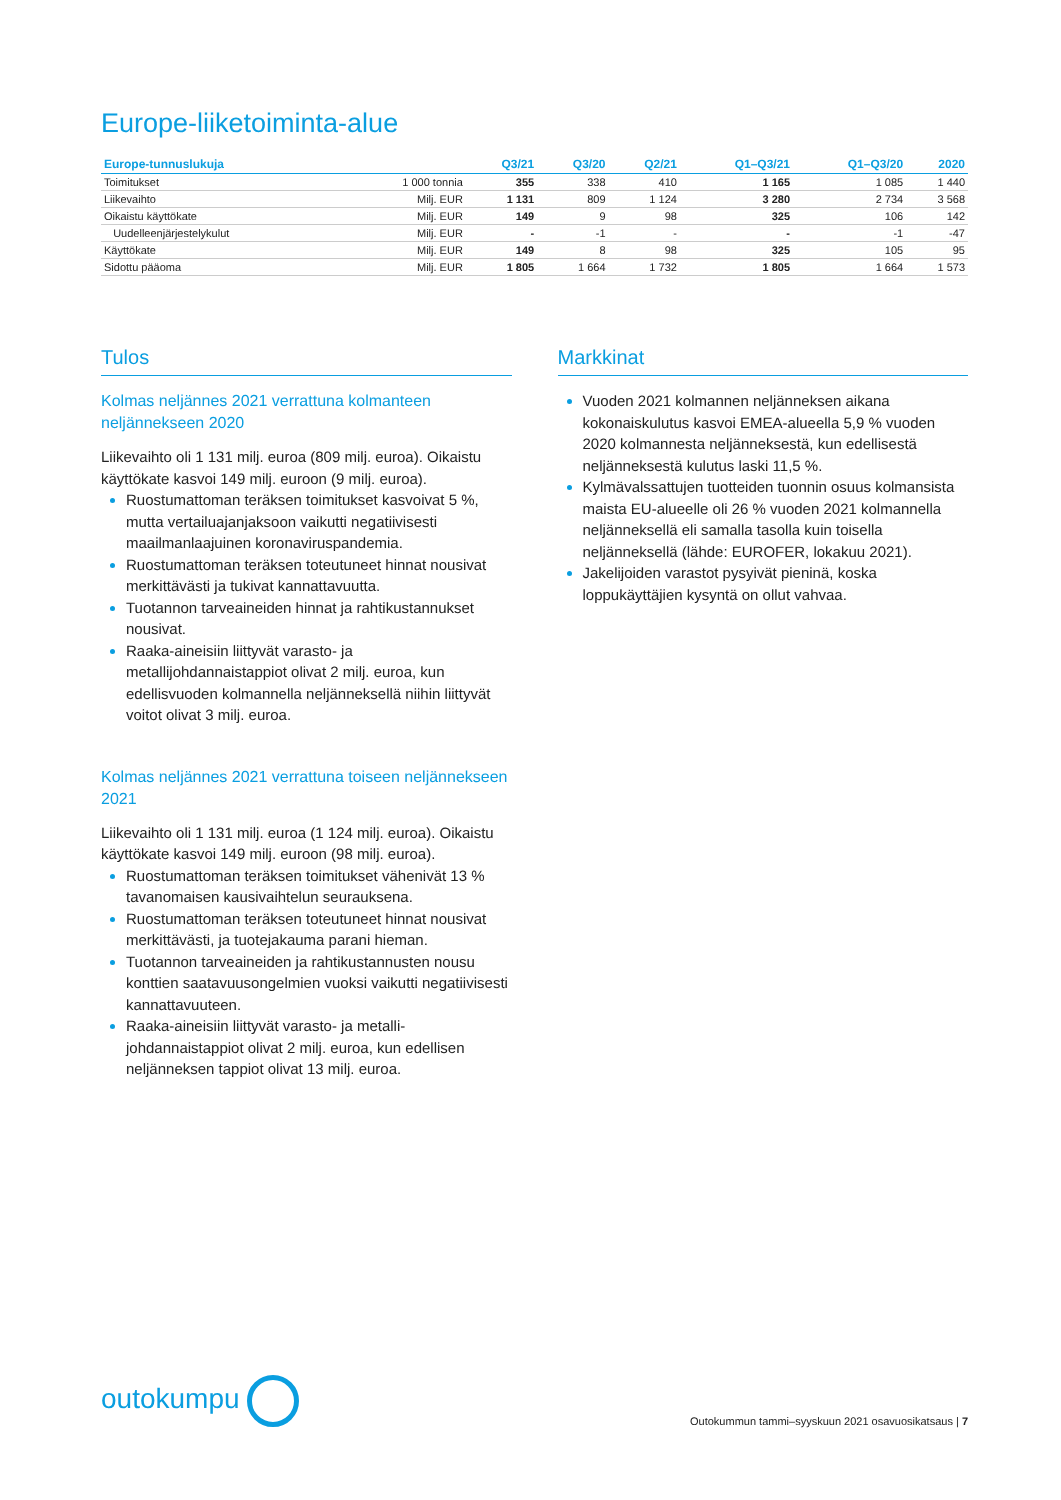Europe-liiketoiminta-alue
| Europe-tunnuslukuja | | Q3/21 | Q3/20 | Q2/21 | Q1–Q3/21 | Q1–Q3/20 | 2020 |
| --- | --- | --- | --- | --- | --- | --- | --- |
| Toimitukset | 1 000 tonnia | 355 | 338 | 410 | 1 165 | 1 085 | 1 440 |
| Liikevaihto | Milj. EUR | 1 131 | 809 | 1 124 | 3 280 | 2 734 | 3 568 |
| Oikaistu käyttökate | Milj. EUR | 149 | 9 | 98 | 325 | 106 | 142 |
| Uudelleenjärjestelykulut | Milj. EUR | - | -1 | - | - | -1 | -47 |
| Käyttökate | Milj. EUR | 149 | 8 | 98 | 325 | 105 | 95 |
| Sidottu pääoma | Milj. EUR | 1 805 | 1 664 | 1 732 | 1 805 | 1 664 | 1 573 |
Tulos
Kolmas neljännes 2021 verrattuna kolmanteen neljännekseen 2020
Liikevaihto oli 1 131 milj. euroa (809 milj. euroa). Oikaistu käyttökate kasvoi 149 milj. euroon (9 milj. euroa).
Ruostumattoman teräksen toimitukset kasvoivat 5 %, mutta vertailuajanjaksoon vaikutti negatiivisesti maailmanlaajuinen koronaviruspandemia.
Ruostumattoman teräksen toteutuneet hinnat nousivat merkittävästi ja tukivat kannattavuutta.
Tuotannon tarveaineiden hinnat ja rahtikustannukset nousivat.
Raaka-aineisiin liittyvät varasto- ja metallijohdannaistappiot olivat 2 milj. euroa, kun edellisvuoden kolmannella neljänneksellä niihin liittyvät voitot olivat 3 milj. euroa.
Kolmas neljännes 2021 verrattuna toiseen neljännekseen 2021
Liikevaihto oli 1 131 milj. euroa (1 124 milj. euroa). Oikaistu käyttökate kasvoi 149 milj. euroon (98 milj. euroa).
Ruostumattoman teräksen toimitukset vähenivät 13 % tavanomaisen kausivaihtelun seurauksena.
Ruostumattoman teräksen toteutuneet hinnat nousivat merkittävästi, ja tuotejakauma parani hieman.
Tuotannon tarveaineiden ja rahtikustannusten nousu konttien saatavuusongelmien vuoksi vaikutti negatiivisesti kannattavuuteen.
Raaka-aineisiin liittyvät varasto- ja metalli-johdannaistappiot olivat 2 milj. euroa, kun edellisen neljänneksen tappiot olivat 13 milj. euroa.
Markkinat
Vuoden 2021 kolmannen neljänneksen aikana kokonaiskulutus kasvoi EMEA-alueella 5,9 % vuoden 2020 kolmannesta neljänneksestä, kun edellisestä neljänneksestä kulutus laski 11,5 %.
Kylmävalssattujen tuotteiden tuonnin osuus kolmansista maista EU-alueelle oli 26 % vuoden 2021 kolmannella neljänneksellä eli samalla tasolla kuin toisella neljänneksellä (lähde: EUROFER, lokakuu 2021).
Jakelijoiden varastot pysyivät pieninä, koska loppukäyttäjien kysyntä on ollut vahvaa.
outokumpu
Outokummun tammi–syyskuun 2021 osavuosikatsaus | 7